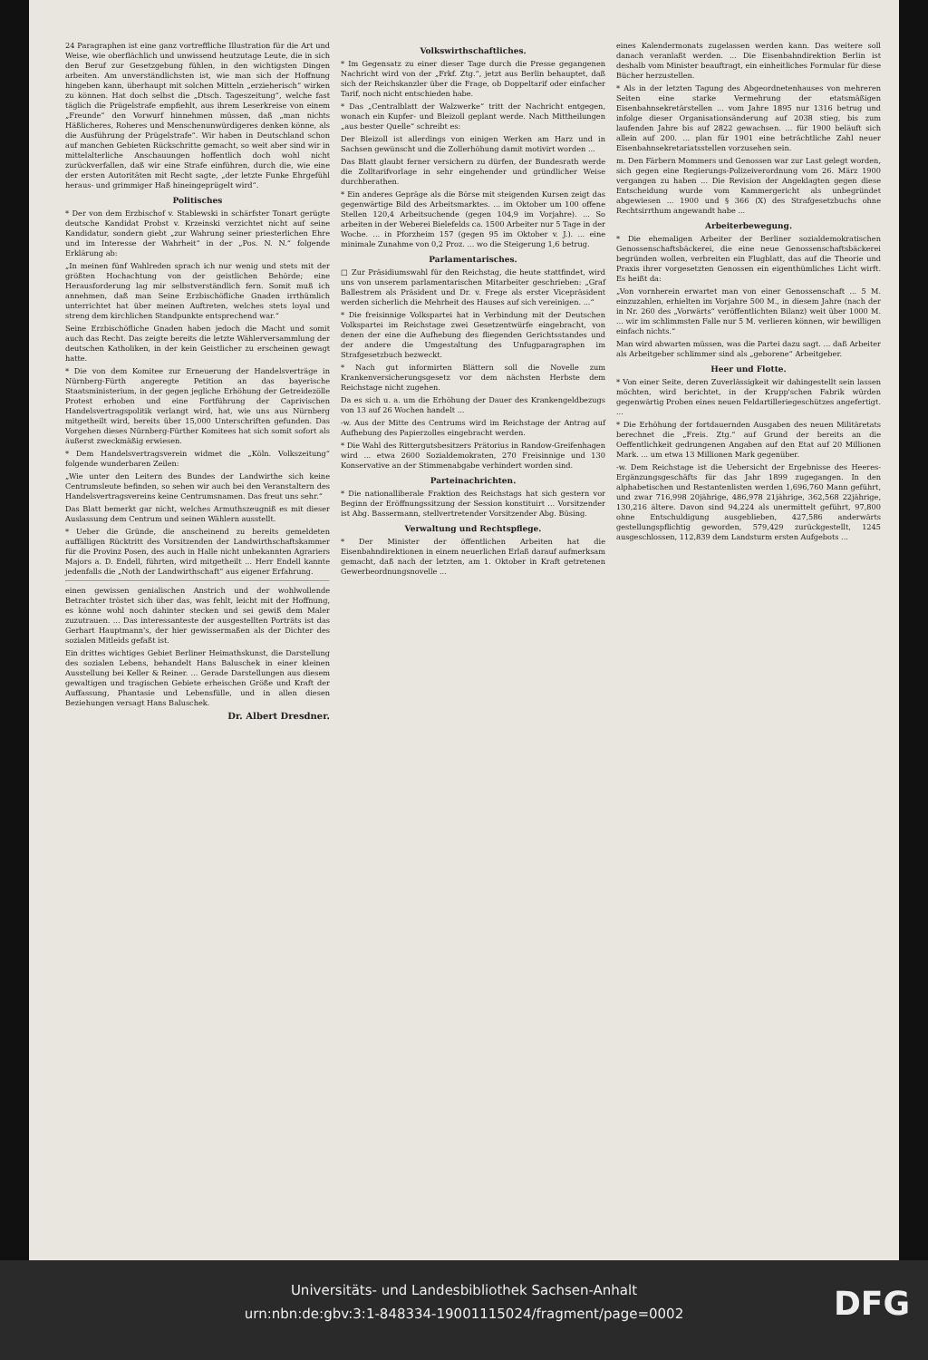24 Paragraphen ist eine ganz vortreffliche Illustration für die Art und Weise, wie oberflächlich und unwissend heutzutage Leute, die in sich den Beruf zur Gesetzgebung fühlen, in den wichtigsten Dingen arbeiten. Am unverständlichsten ist, wie man sich der Hoffnung hingeben kann, überhaupt mit solchen Mitteln „erzieherisch“ wirken zu können. Hat doch selbst die „Dtsch. Tageszeitung“, welche fast täglich die Prügelstrafe empfiehlt, aus ihrem Leserkreise von einem „Freunde“ den Vorwurf hinnehmen müssen, daß „man nichts Häßlicheres, Roheres und Menschenunwürdigeres denken könne, als die Ausführung der Prügelstrafe“. Wir haben in Deutschland schon auf manchen Gebieten Rückschritte gemacht, so weit aber sind wir in mittelalterliche Anschauungen hoffentlich doch wohl nicht zurückverfallen, daß wir eine Strafe einführen, durch die, wie eine der ersten Autoritäten mit Recht sagte, „der letzte Funke Ehrgefühl heraus- und grimmiger Haß hineingeprügelt wird“.
Politisches
* Der von dem Erzbischof v. Stablewski in schärfster Tonart gerügte deutsche Kandidat Probst v. Krzeinski verzichtet nicht auf seine Kandidatur, sondern giebt „zur Wahrung seiner priesterlichen Ehre und im Interesse der Wahrheit“ in der „Pos. N. N.“ folgende Erklärung ab:
„In meinen fünf Wahlreden sprach ich nur wenig und stets mit der größten Hochachtung von der geistlichen Behörde; eine Herausforderung lag mir selbstverständlich fern. Somit muß ich annehmen, daß man Seine Erzbischöfliche Gnaden irrthümlich unterrichtet hat über meinen Auftreten, welches stets loyal und streng dem kirchlichen Standpunkte entsprechend war.“
Seine Erzbischöfliche Gnaden haben jedoch die Macht und somit auch das Recht. Das zeigte bereits die letzte Wählerversammlung der deutschen Katholiken, in der kein Geistlicher zu erscheinen gewagt hatte.
* Die von dem Komitee zur Erneuerung der Handelsverträge in Nürnberg-Fürth angeregte Petition an das bayerische Staatsministerium, in der gegen jegliche Erhöhung der Getreidezölle Protest erhoben und eine Fortführung der Caprivischen Handelsvertragspolitik verlangt wird, hat, wie uns aus Nürnberg mitgetheilt wird, bereits über 15,000 Unterschriften gefunden. Das Vorgehen dieses Nürnberg-Fürther Komitees hat sich somit sofort als äußerst zweckmäßig erwiesen.
* Dem Handelsvertragsverein widmet die „Köln. Volkszeitung“ folgende wunderbaren Zeilen:
„Wie unter den Leitern des Bundes der Landwirthe sich keine Centrumsleute befinden, so sehen wir auch bei den Veranstaltern des Handelsvertragsvereins keine Centrumsnamen. Das freut uns sehr.“
Das Blatt bemerkt gar nicht, welches Armuthszeugniß es mit dieser Auslassung dem Centrum und seinen Wählern ausstellt.
* Ueber die Gründe, die anscheinend zu bereits gemeldeten auffälligen Rücktritt des Vorsitzenden der Landwirthschaftskammer für die Provinz Posen, des auch in Halle nicht unbekannten Agrariers Majors a. D. Endell, führten, wird mitgetheilt ... Herr Endell kannte jedenfalls die „Noth der Landwirthschaft“ aus eigener Erfahrung.
einen gewissen genialischen Anstrich und der wohlwollende Betrachter tröstet sich über das, was fehlt, leicht mit der Hoffnung, es könne wohl noch dahinter stecken und sei gewiß dem Maler zuzutrauen. ... Das interessanteste der ausgestellten Porträts ist das Gerhart Hauptmann's, der hier gewissermaßen als der Dichter des sozialen Mitleids gefaßt ist.
Ein drittes wichtiges Gebiet Berliner Heimathskunst, die Darstellung des sozialen Lebens, behandelt Hans Baluschek in einer kleinen Ausstellung bei Keller & Reiner. ... Gerade Darstellungen aus diesem gewaltigen und tragischen Gebiete erheischen Größe und Kraft der Auffassung, Phantasie und Lebensfülle, und in allen diesen Beziehungen versagt Hans Baluschek.
Dr. Albert Dresdner.
Volkswirthschaftliches.
* Im Gegensatz zu einer dieser Tage durch die Presse gegangenen Nachricht wird von der „Frkf. Ztg.“, jetzt aus Berlin behauptet, daß sich der Reichskanzler über die Frage, ob Doppeltarif oder einfacher Tarif, noch nicht entschieden habe.
* Das „Centralblatt der Walzwerke“ tritt der Nachricht entgegen, wonach ein Kupfer- und Bleizoll geplant werde. Nach Mittheilungen „aus bester Quelle“ schreibt es:
Der Bleizoll ist allerdings von einigen Werken am Harz und in Sachsen gewünscht und die Zollerhöhung damit motivirt worden ...
Das Blatt glaubt ferner versichern zu dürfen, der Bundesrath werde die Zolltarifvorlage in sehr eingehender und gründlicher Weise durchberathen.
* Ein anderes Gepräge als die Börse mit steigenden Kursen zeigt das gegenwärtige Bild des Arbeitsmarktes. ... im Oktober um 100 offene Stellen 120,4 Arbeitsuchende (gegen 104,9 im Vorjahre). ... So arbeiten in der Weberei Bielefelds ca. 1500 Arbeiter nur 5 Tage in der Woche. ... in Pforzheim 157 (gegen 95 im Oktober v. J.). ... eine minimale Zunahme von 0,2 Proz. ... wo die Steigerung 1,6 betrug.
Parlamentarisches.
□ Zur Präsidiumswahl für den Reichstag, die heute stattfindet, wird uns von unserem parlamentarischen Mitarbeiter geschrieben: „Graf Ballestrem als Präsident und Dr. v. Frege als erster Vicepräsident werden sicherlich die Mehrheit des Hauses auf sich vereinigen. ...“
* Die freisinnige Volkspartei hat in Verbindung mit der Deutschen Volkspartei im Reichstage zwei Gesetzentwürfe eingebracht, von denen der eine die Aufhebung des fliegenden Gerichtsstandes und der andere die Umgestaltung des Unfugparagraphen im Strafgesetzbuch bezweckt.
* Nach gut informirten Blättern soll die Novelle zum Krankenversicherungsgesetz vor dem nächsten Herbste dem Reichstage nicht zugehen.
Da es sich u. a. um die Erhöhung der Dauer des Krankengeldbezugs von 13 auf 26 Wochen handelt ...
-w. Aus der Mitte des Centrums wird im Reichstage der Antrag auf Aufhebung des Papierzolles eingebracht werden.
* Die Wahl des Rittergutsbesitzers Prätorius in Randow-Greifenhagen wird ... etwa 2600 Sozialdemokraten, 270 Freisinnige und 130 Konservative an der Stimmenabgabe verhindert worden sind.
Parteinachrichten.
* Die nationalliberale Fraktion des Reichstags hat sich gestern vor Beginn der Eröffnungssitzung der Session konstituirt ... Vorsitzender ist Abg. Bassermann, stellvertretender Vorsitzender Abg. Büsing.
Verwaltung und Rechtspflege.
* Der Minister der öffentlichen Arbeiten hat die Eisenbahndirektionen in einem neuerlichen Erlaß darauf aufmerksam gemacht, daß nach der letzten, am 1. Oktober in Kraft getretenen Gewerbeordnungsnovelle ...
eines Kalendermonats zugelassen werden kann. Das weitere soll danach veranlaßt werden. ... Die Eisenbahndirektion Berlin ist deshalb vom Minister beauftragt, ein einheitliches Formular für diese Bücher herzustellen.
* Als in der letzten Tagung des Abgeordnetenhauses von mehreren Seiten eine starke Vermehrung der etatsmäßigen Eisenbahnsekretärstellen ... vom Jahre 1895 nur 1316 betrug und infolge dieser Organisationsänderung auf 2038 stieg, bis zum laufenden Jahre bis auf 2822 gewachsen. ... für 1900 beläuft sich allein auf 200. ... plan für 1901 eine beträchtliche Zahl neuer Eisenbahnsekretariatsstellen vorzusehen sein.
m. Den Färbern Mommers und Genossen war zur Last gelegt worden, sich gegen eine Regierungs-Polizeiverordnung vom 26. März 1900 vergangen zu haben ... Die Revision der Angeklagten gegen diese Entscheidung wurde vom Kammergericht als unbegründet abgewiesen ... 1900 und § 366 (X) des Strafgesetzbuchs ohne Rechtsirrthum angewandt habe ...
Arbeiterbewegung.
* Die ehemaligen Arbeiter der Berliner sozialdemokratischen Genossenschaftsbäckerei, die eine neue Genossenschaftsbäckerei begründen wollen, verbreiten ein Flugblatt, das auf die Theorie und Praxis ihrer vorgesetzten Genossen ein eigenthümliches Licht wirft. Es heißt da:
„Von vornherein erwartet man von einer Genossenschaft ... 5 M. einzuzahlen, erhielten im Vorjahre 500 M., in diesem Jahre (nach der in Nr. 260 des „Vorwärts“ veröffentlichten Bilanz) weit über 1000 M. ... wir im schlimmsten Falle nur 5 M. verlieren können, wir bewilligen einfach nichts.“
Man wird abwarten müssen, was die Partei dazu sagt. ... daß Arbeiter als Arbeitgeber schlimmer sind als „geborene“ Arbeitgeber.
Heer und Flotte.
* Von einer Seite, deren Zuverlässigkeit wir dahingestellt sein lassen möchten, wird berichtet, in der Krupp'schen Fabrik würden gegenwärtig Proben eines neuen Feldartilleriegeschützes angefertigt. ...
* Die Erhöhung der fortdauernden Ausgaben des neuen Militäretats berechnet die „Freis. Ztg.“ auf Grund der bereits an die Oeffentlichkeit gedrungenen Angaben auf den Etat auf 20 Millionen Mark. ... um etwa 13 Millionen Mark gegenüber.
-w. Dem Reichstage ist die Uebersicht der Ergebnisse des Heeres-Ergänzungsgeschäfts für das Jahr 1899 zugegangen. In den alphabetischen und Restantenlisten werden 1,696,760 Mann geführt, und zwar 716,998 20jährige, 486,978 21jährige, 362,568 22jährige, 130,216 ältere. Davon sind 94,224 als unermittelt geführt, 97,800 ohne Entschuldigung ausgeblieben, 427,586 anderwärts gestellungspflichtig geworden, 579,429 zurückgestellt, 1245 ausgeschlossen, 112,839 dem Landsturm ersten Aufgebots ...
Universitäts- und Landesbibliothek Sachsen-Anhalt
urn:nbn:de:gbv:3:1-848334-19001115024/fragment/page=0002
DFG